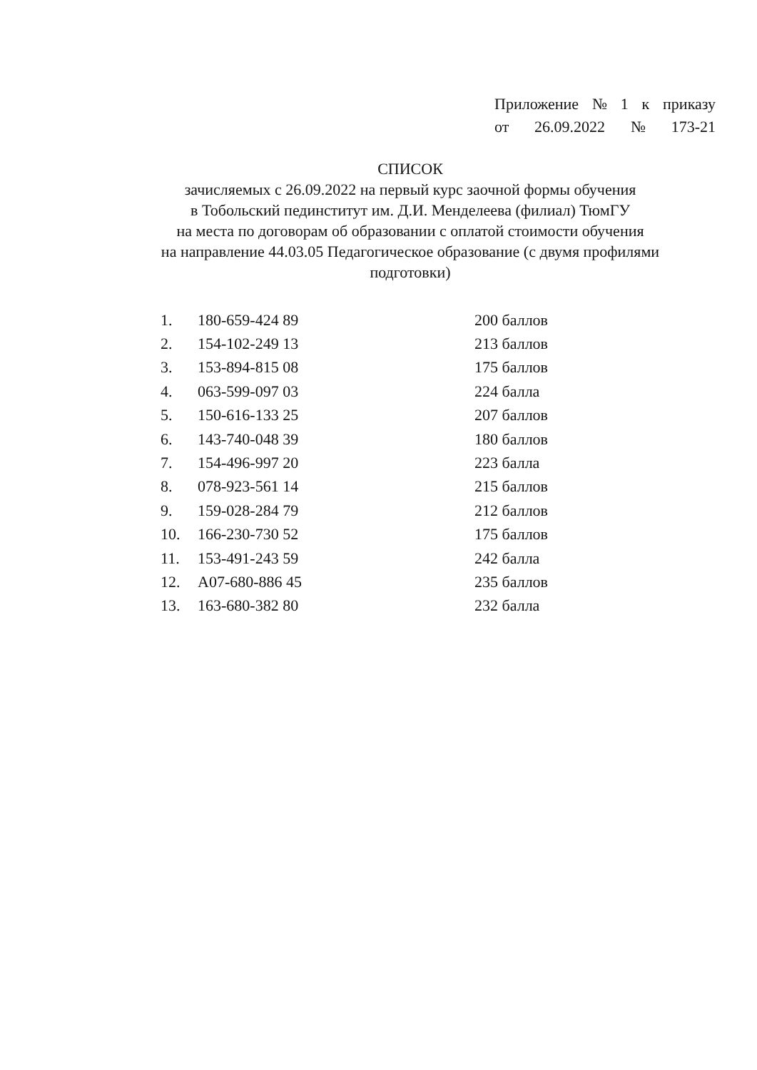Приложение № 1 к приказу
от 26.09.2022 № 173-21
СПИСОК
зачисляемых с 26.09.2022 на первый курс заочной формы обучения
в Тобольский пединститут им. Д.И. Менделеева (филиал) ТюмГУ
на места по договорам об образовании с оплатой стоимости обучения
на направление 44.03.05 Педагогическое образование (с двумя профилями подготовки)
| 1. | 180-659-424 89 | 200 баллов |
| 2. | 154-102-249 13 | 213 баллов |
| 3. | 153-894-815 08 | 175 баллов |
| 4. | 063-599-097 03 | 224 балла |
| 5. | 150-616-133 25 | 207 баллов |
| 6. | 143-740-048 39 | 180 баллов |
| 7. | 154-496-997 20 | 223 балла |
| 8. | 078-923-561 14 | 215 баллов |
| 9. | 159-028-284 79 | 212 баллов |
| 10. | 166-230-730 52 | 175 баллов |
| 11. | 153-491-243 59 | 242 балла |
| 12. | A07-680-886 45 | 235 баллов |
| 13. | 163-680-382 80 | 232 балла |